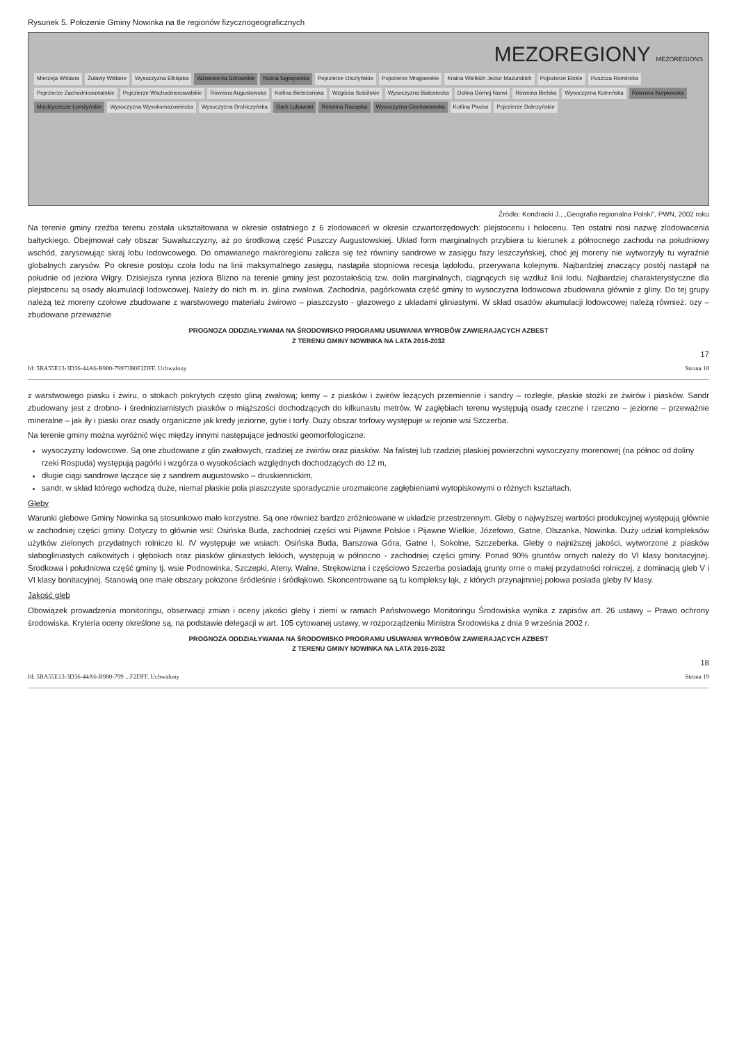Rysunek 5. Położenie Gminy Nowinka na tle regionów fizycznogeograficznych
MEZOREGIONY MEZOREGIONS
Mierzeja Wiślana Żuławy Wiślane Wysoczyzna Elbląska Wzniesienia Górowskie Nizina Sępopolska Pojezierze Olsztyńskie Pojezierze Mrągowskie Kraina Wielkich Jezior Mazurskich Pojezierze Ełckie Puszcza Romincka Pojezierze Zachodniosuwalskie Pojezierze Wschodniosuwalskie Równina Augustowska Kotlina Biebrzańska Wzgórza Sokólskie Wysoczyzna Białostocka Dolina Górnej Narwi Równina Bielska Wysoczyzna Kolneńska Równina Kurpiowska Międzyrzecze Łomżyńskie Wysoczyzna Wysokomazowiecka Wysoczyzna Drohiczyńska Garb Lubawski Równina Raciąska Wysoczyzna Ciechanowska Kotlina Płocka Pojezierze Dobrzyńskie
Źródło: Kondracki J., „Geografia regionalna Polski”, PWN, 2002 roku
Na terenie gminy rzeźba terenu została ukształtowana w okresie ostatniego z 6 zlodowaceń w okresie czwartorzędowych: plejstocenu i holocenu. Ten ostatni nosi nazwę zlodowacenia bałtyckiego. Obejmował cały obszar Suwalszczyzny, aż po środkową część Puszczy Augustowskiej. Układ form marginalnych przybiera tu kierunek z północnego zachodu na południowy wschód, zarysowując skraj lobu lodowcowego. Do omawianego makroregionu zalicza się też równiny sandrowe w zasięgu fazy leszczyńskiej, choć jej moreny nie wytworzyły tu wyraźnie globalnych zarysów. Po okresie postoju czoła lodu na linii maksymalnego zasięgu, nastąpiła stopniowa recesja lądolodu, przerywana kolejnymi. Najbardziej znaczący postój nastąpił na południe od jeziora Wigry. Dzisiejsza rynna jeziora Blizno na terenie gminy jest pozostałością tzw. dolin marginalnych, ciągnących się wzdłuż linii lodu. Najbardziej charakterystyczne dla plejstocenu są osady akumulacji lodowcowej. Należy do nich m. in. glina zwałowa. Zachodnia, pagórkowata część gminy to wysoczyzna lodowcowa zbudowana głównie z gliny. Do tej grupy należą też moreny czołowe zbudowane z warstwowego materiału żwirowo – piaszczysto - głazowego z układami gliniastymi. W skład osadów akumulacji lodowcowej należą również: ozy – zbudowane przeważnie
PROGNOZA ODDZIAŁYWANIA NA ŚRODOWISKO PROGRAMU USUWANIA WYROBÓW ZAWIERAJĄCYCH AZBEST
Z TERENU GMINY NOWINKA NA LATA 2016-2032
17
Id: 5BA55E13-3D36-44A6-B980-79973B0F2DFF. Uchwalony Strona 18
z warstwowego piasku i żwiru, o stokach pokrytych często gliną zwałową; kemy – z piasków i żwirów leżących przemiennie i sandry – rozległe, płaskie stożki ze żwirów i piasków. Sandr zbudowany jest z drobno- i średnioziarnistych piasków o miąższości dochodzących do kilkunastu metrów. W zagłębiach terenu występują osady rzeczne i rzeczno – jeziorne – przeważnie mineralne – jak iły i piaski oraz osady organiczne jak kredy jeziorne, gytie i torfy. Duży obszar torfowy występuje w rejonie wsi Szczerba.
Na terenie gminy można wyróżnić więc między innymi następujące jednostki geomorfologiczne:
wysoczyzny lodowcowe. Są one zbudowane z glin zwałowych, rzadziej ze żwirów oraz piasków. Na falistej lub rzadziej płaskiej powierzchni wysoczyzny morenowej (na północ od doliny rzeki Rospuda) występują pagórki i wzgórza o wysokościach względnych dochodzących do 12 m,
długie ciągi sandrowe łączące się z sandrem augustowsko – druskiennickim,
sandr, w skład którego wchodzą duże, niemal płaskie pola piaszczyste sporadycznie urozmaicone zagłębieniami wytopiskowymi o różnych kształtach.
Gleby
Warunki glebowe Gminy Nowinka są stosunkowo mało korzystne. Są one również bardzo zróżnicowane w układzie przestrzennym. Gleby o najwyższej wartości produkcyjnej występują głównie w zachodniej części gminy. Dotyczy to głównie wsi: Osińska Buda, zachodniej części wsi Pijawne Polskie i Pijawne Wielkie, Józefowo, Gatne, Olszanka, Nowinka. Duży udział kompleksów użytków zielonych przydatnych rolniczo kl. IV występuje we wsiach: Osińska Buda, Barszowa Góra, Gatne I, Sokolne, Szczeberka. Gleby o najniższej jakości, wytworzone z piasków słabogliniastych całkowitych i głębokich oraz piasków gliniastych lekkich, występują w północno - zachodniej części gminy. Ponad 90% gruntów ornych należy do VI klasy bonitacyjnej. Środkowa i południowa część gminy tj. wsie Podnowinka, Szczepki, Ateny, Walne, Strękowizna i częściowo Szczerba posiadają grunty orne o małej przydatności rolniczej, z dominacją gleb V i VI klasy bonitacyjnej. Stanowią one małe obszary położone śródleśnie i śródłąkowo. Skoncentrowane są tu kompleksy łąk, z których przynajmniej połowa posiada gleby IV klasy.
Jakość gleb
Obowiązek prowadzenia monitoringu, obserwacji zmian i oceny jakości gleby i ziemi w ramach Państwowego Monitoringu Środowiska wynika z zapisów art. 26 ustawy – Prawo ochrony środowiska. Kryteria oceny określone są, na podstawie delegacji w art. 105 cytowanej ustawy, w rozporządzeniu Ministra Środowiska z dnia 9 września 2002 r.
PROGNOZA ODDZIAŁYWANIA NA ŚRODOWISKO PROGRAMU USUWANIA WYROBÓW ZAWIERAJĄCYCH AZBEST
Z TERENU GMINY NOWINKA NA LATA 2016-2032
18
Id: 5BA55E13-3D36-44A6-B980-799 ...F2DFF. Uchwalony Strona 19